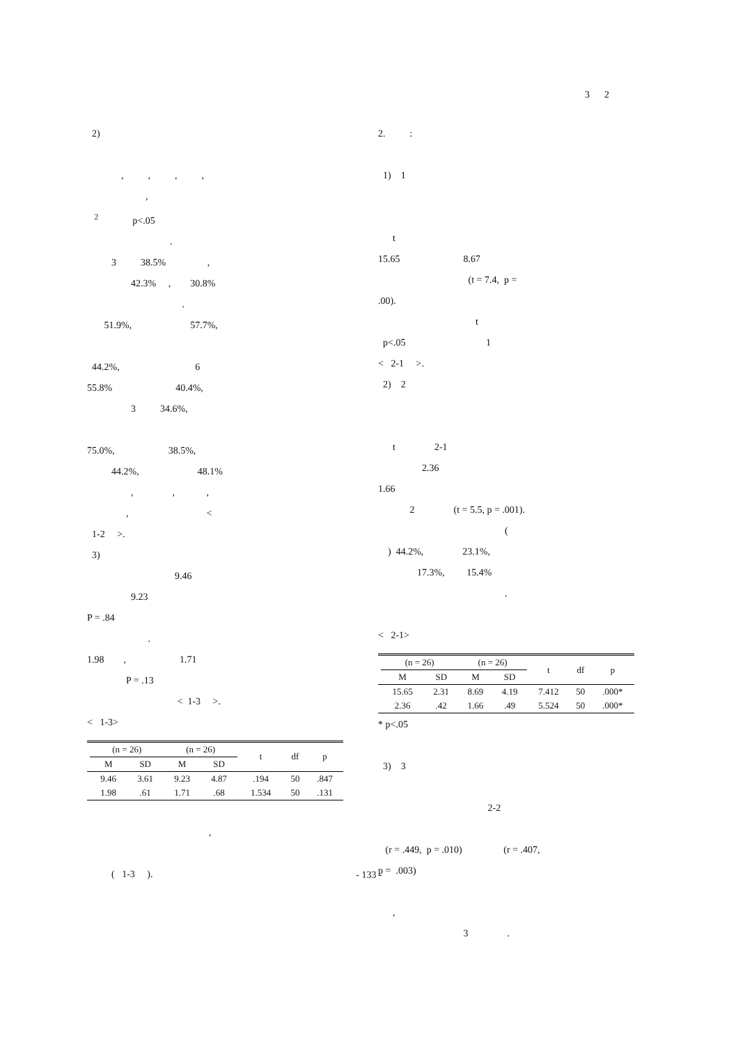3 2
2)
, , , ,
,
<sup>2</sup> p<.05
.
3 38.5% ,
42.3% , 30.8%
.
51.9%, 57.7%,
44.2%, 6
55.8% 40.4%,
3 34.6%,
75.0%, 38.5%,
44.2%, 48.1%
, , ,
, <
1-2 >.
3)
9.46
9.23
P = .84
.
1.98 , 1.71
P = .13
< 1-3 >.
< 1-3>
| | (n = 26) | | (n = 26) | | t | df | p |
| --- | --- | --- | --- | --- | --- | --- | --- |
| | M | SD | M | SD | | | |
| | 9.46 | 3.61 | 9.23 | 4.87 | .194 | 50 | .847 |
| | 1.98 | .61 | 1.71 | .68 | 1.534 | 50 | .131 |
,
( 1-3 ).
2. :
1) 1
t
15.65 8.67
(t = 7.4, p =
.00).
t
p<.05 1
< 2-1 >.
2) 2
t 2-1
2.36
1.66
2 (t = 5.5, p = .001).
(
) 44.2%, 23.1%,
17.3%, 15.4%
.
< 2-1>
| | (n = 26) | | (n = 26) | | t | df | p |
| --- | --- | --- | --- | --- | --- | --- | --- |
| | M | SD | M | SD | | | |
| | 15.65 | 2.31 | 8.69 | 4.19 | 7.412 | 50 | .000* |
| | 2.36 | .42 | 1.66 | .49 | 5.524 | 50 | .000* |
* p<.05
3) 3
2-2
(r = .449, p = .010) (r = .407,
p = .003)
,
3 .
- 133 -